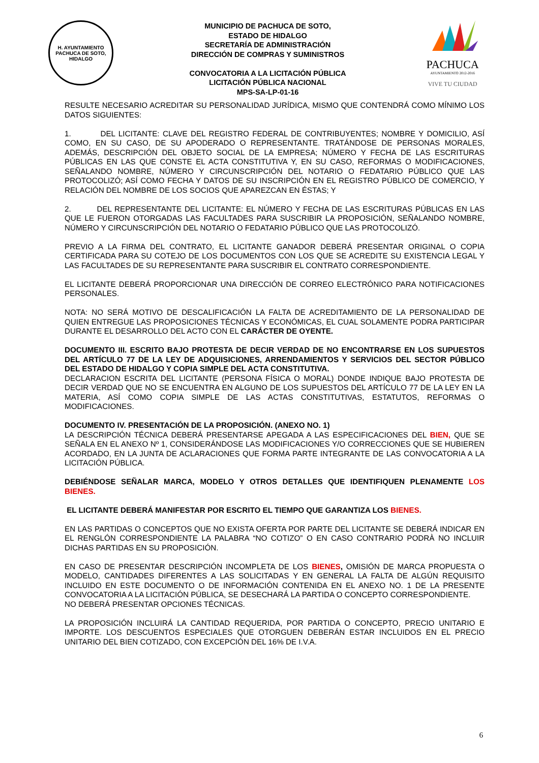H. AYUNTAMIENTO
PACHUCA DE SOTO, HIDALGO
MUNICIPIO DE PACHUCA DE SOTO,
ESTADO DE HIDALGO
SECRETARÍA DE ADMINISTRACIÓN
DIRECCIÓN DE COMPRAS Y SUMINISTROS
CONVOCATORIA A LA LICITACIÓN PÚBLICA
LICITACIÓN PÚBLICA NACIONAL
MPS-SA-LP-01-16
PACHUCA
AYUNTAMIENTO 2012-2016
VIVE TU CIUDAD
RESULTE NECESARIO ACREDITAR SU PERSONALIDAD JURÍDICA, MISMO QUE CONTENDRÁ COMO MÍNIMO LOS DATOS SIGUIENTES:
1. DEL LICITANTE: CLAVE DEL REGISTRO FEDERAL DE CONTRIBUYENTES; NOMBRE Y DOMICILIO, ASÍ COMO, EN SU CASO, DE SU APODERADO O REPRESENTANTE. TRATÁNDOSE DE PERSONAS MORALES, ADEMÁS, DESCRIPCIÓN DEL OBJETO SOCIAL DE LA EMPRESA; NÚMERO Y FECHA DE LAS ESCRITURAS PÚBLICAS EN LAS QUE CONSTE EL ACTA CONSTITUTIVA Y, EN SU CASO, REFORMAS O MODIFICACIONES, SEÑALANDO NOMBRE, NÚMERO Y CIRCUNSCRIPCIÓN DEL NOTARIO O FEDATARIO PÚBLICO QUE LAS PROTOCOLIZÓ; ASÍ COMO FECHA Y DATOS DE SU INSCRIPCIÓN EN EL REGISTRO PÚBLICO DE COMERCIO, Y RELACIÓN DEL NOMBRE DE LOS SOCIOS QUE APAREZCAN EN ÉSTAS; Y
2. DEL REPRESENTANTE DEL LICITANTE: EL NÚMERO Y FECHA DE LAS ESCRITURAS PÚBLICAS EN LAS QUE LE FUERON OTORGADAS LAS FACULTADES PARA SUSCRIBIR LA PROPOSICIÓN, SEÑALANDO NOMBRE, NÚMERO Y CIRCUNSCRIPCIÓN DEL NOTARIO O FEDATARIO PÚBLICO QUE LAS PROTOCOLIZÓ.
PREVIO A LA FIRMA DEL CONTRATO, EL LICITANTE GANADOR DEBERÁ PRESENTAR ORIGINAL O COPIA CERTIFICADA PARA SU COTEJO DE LOS DOCUMENTOS CON LOS QUE SE ACREDITE SU EXISTENCIA LEGAL Y LAS FACULTADES DE SU REPRESENTANTE PARA SUSCRIBIR EL CONTRATO CORRESPONDIENTE.
EL LICITANTE DEBERÁ PROPORCIONAR UNA DIRECCIÓN DE CORREO ELECTRÓNICO PARA NOTIFICACIONES PERSONALES.
NOTA: NO SERÁ MOTIVO DE DESCALIFICACIÓN LA FALTA DE ACREDITAMIENTO DE LA PERSONALIDAD DE QUIEN ENTREGUE LAS PROPOSICIONES TÉCNICAS Y ECONÓMICAS, EL CUAL SOLAMENTE PODRA PARTICIPAR DURANTE EL DESARROLLO DEL ACTO CON EL CARÁCTER DE OYENTE.
DOCUMENTO III. ESCRITO BAJO PROTESTA DE DECIR VERDAD DE NO ENCONTRARSE EN LOS SUPUESTOS DEL ARTÍCULO 77 DE LA LEY DE ADQUISICIONES, ARRENDAMIENTOS Y SERVICIOS DEL SECTOR PÚBLICO DEL ESTADO DE HIDALGO Y COPIA SIMPLE DEL ACTA CONSTITUTIVA.
DECLARACION ESCRITA DEL LICITANTE (PERSONA FÍSICA O MORAL) DONDE INDIQUE BAJO PROTESTA DE DECIR VERDAD QUE NO SE ENCUENTRA EN ALGUNO DE LOS SUPUESTOS DEL ARTÍCULO 77 DE LA LEY EN LA MATERIA, ASÍ COMO COPIA SIMPLE DE LAS ACTAS CONSTITUTIVAS, ESTATUTOS, REFORMAS O MODIFICACIONES.
DOCUMENTO IV. PRESENTACIÓN DE LA PROPOSICIÓN. (ANEXO NO. 1)
LA DESCRIPCIÓN TÉCNICA DEBERÁ PRESENTARSE APEGADA A LAS ESPECIFICACIONES DEL BIEN, QUE SE SEÑALA EN EL ANEXO Nº 1, CONSIDERÁNDOSE LAS MODIFICACIONES Y/O CORRECCIONES QUE SE HUBIEREN ACORDADO, EN LA JUNTA DE ACLARACIONES QUE FORMA PARTE INTEGRANTE DE LAS CONVOCATORIA A LA LICITACIÓN PÚBLICA.
DEBIÉNDOSE SEÑALAR MARCA, MODELO Y OTROS DETALLES QUE IDENTIFIQUEN PLENAMENTE LOS BIENES.
EL LICITANTE DEBERÁ MANIFESTAR POR ESCRITO EL TIEMPO QUE GARANTIZA LOS BIENES.
EN LAS PARTIDAS O CONCEPTOS QUE NO EXISTA OFERTA POR PARTE DEL LICITANTE SE DEBERÁ INDICAR EN EL RENGLÓN CORRESPONDIENTE LA PALABRA “NO COTIZO” O EN CASO CONTRARIO PODRÀ NO INCLUIR DICHAS PARTIDAS EN SU PROPOSICIÓN.
EN CASO DE PRESENTAR DESCRIPCIÓN INCOMPLETA DE LOS BIENES, OMISIÓN DE MARCA PROPUESTA O MODELO, CANTIDADES DIFERENTES A LAS SOLICITADAS Y EN GENERAL LA FALTA DE ALGÚN REQUISITO INCLUIDO EN ESTE DOCUMENTO O DE INFORMACIÓN CONTENIDA EN EL ANEXO NO. 1 DE LA PRESENTE CONVOCATORIA A LA LICITACIÓN PÚBLICA, SE DESECHARÁ LA PARTIDA O CONCEPTO CORRESPONDIENTE.
NO DEBERÁ PRESENTAR OPCIONES TÉCNICAS.
LA PROPOSICIÓN INCLUIRÁ LA CANTIDAD REQUERIDA, POR PARTIDA O CONCEPTO, PRECIO UNITARIO E IMPORTE. LOS DESCUENTOS ESPECIALES QUE OTORGUEN DEBERÁN ESTAR INCLUIDOS EN EL PRECIO UNITARIO DEL BIEN COTIZADO, CON EXCEPCIÓN DEL 16% DE I.V.A.
6